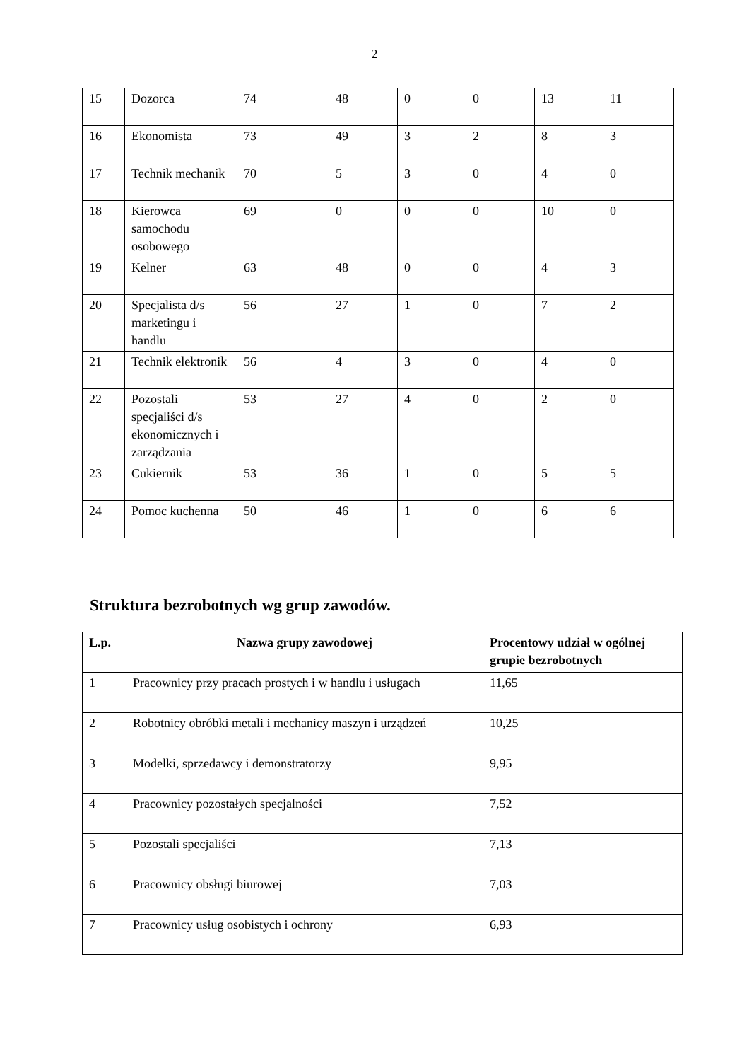2
| 15 | Dozorca | 74 | 48 | 0 | 0 | 13 | 11 |
| 16 | Ekonomista | 73 | 49 | 3 | 2 | 8 | 3 |
| 17 | Technik mechanik | 70 | 5 | 3 | 0 | 4 | 0 |
| 18 | Kierowca samochodu osobowego | 69 | 0 | 0 | 0 | 10 | 0 |
| 19 | Kelner | 63 | 48 | 0 | 0 | 4 | 3 |
| 20 | Specjalista d/s marketingu i handlu | 56 | 27 | 1 | 0 | 7 | 2 |
| 21 | Technik elektronik | 56 | 4 | 3 | 0 | 4 | 0 |
| 22 | Pozostali specjaliści d/s ekonomicznych i zarządzania | 53 | 27 | 4 | 0 | 2 | 0 |
| 23 | Cukiernik | 53 | 36 | 1 | 0 | 5 | 5 |
| 24 | Pomoc kuchenna | 50 | 46 | 1 | 0 | 6 | 6 |
Struktura bezrobotnych wg grup zawodów.
| L.p. | Nazwa grupy zawodowej | Procentowy udział w ogólnej grupie bezrobotnych |
| --- | --- | --- |
| 1 | Pracownicy przy pracach prostych i w handlu i usługach | 11,65 |
| 2 | Robotnicy obróbki metali i mechanicy maszyn i urządzeń | 10,25 |
| 3 | Modelki, sprzedawcy i demonstratorzy | 9,95 |
| 4 | Pracownicy pozostałych specjalności | 7,52 |
| 5 | Pozostali specjaliści | 7,13 |
| 6 | Pracownicy obsługi biurowej | 7,03 |
| 7 | Pracownicy usług osobistych i ochrony | 6,93 |